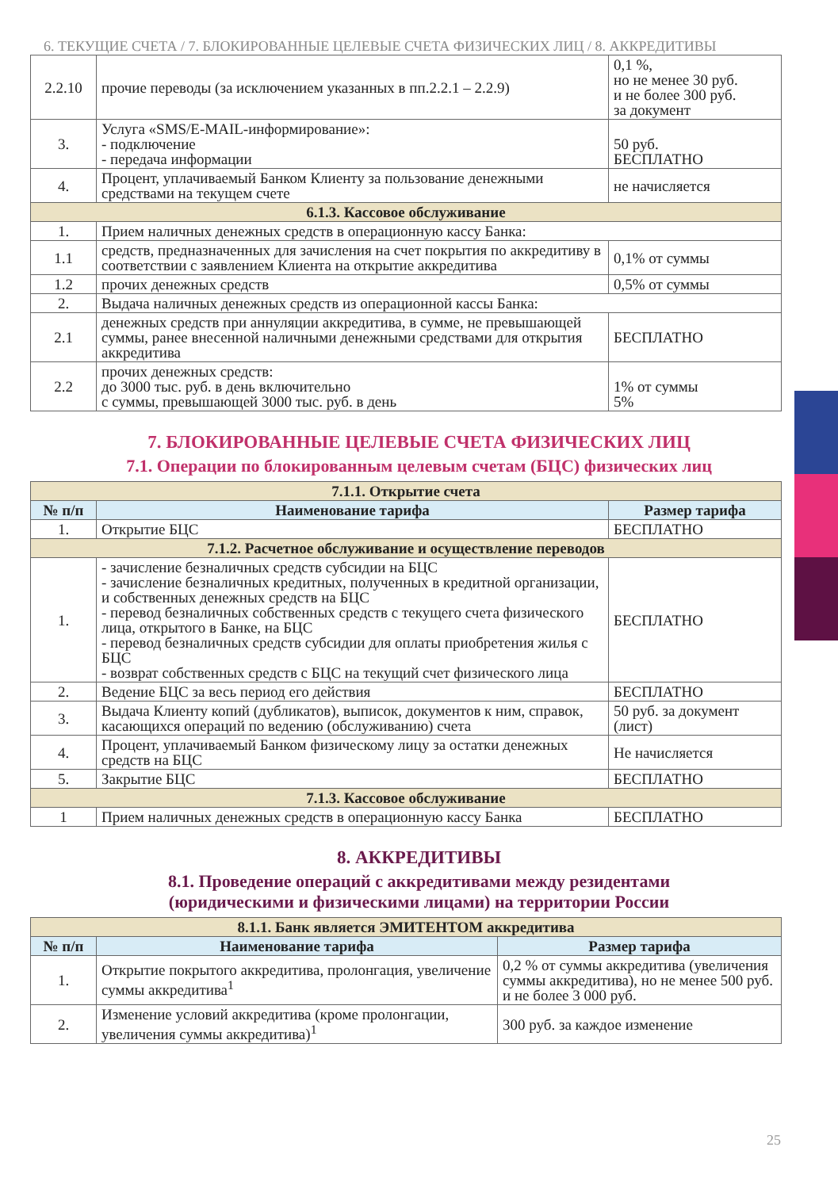6. ТЕКУЩИЕ СЧЕТА / 7. БЛОКИРОВАННЫЕ ЦЕЛЕВЫЕ СЧЕТА ФИЗИЧЕСКИХ ЛИЦ / 8. АККРЕДИТИВЫ
| 2.2.10 | прочие переводы (за исключением указанных в пп.2.2.1 – 2.2.9) | 0,1 %, но не менее 30 руб. и не более 300 руб. за документ |
| 3. | Услуга «SMS/E-MAIL-информирование»: - подключение - передача информации | 50 руб. БЕСПЛАТНО |
| 4. | Процент, уплачиваемый Банком Клиенту за пользование денежными средствами на текущем счете | не начисляется |
| 6.1.3. Кассовое обслуживание | | |
| 1. | Прием наличных денежных средств в операционную кассу Банка: | |
| 1.1 | средств, предназначенных для зачисления на счет покрытия по аккредитиву в соответствии с заявлением Клиента на открытие аккредитива | 0,1% от суммы |
| 1.2 | прочих денежных средств | 0,5% от суммы |
| 2. | Выдача наличных денежных средств из операционной кассы Банка: | |
| 2.1 | денежных средств при аннуляции аккредитива, в сумме, не превышающей суммы, ранее внесенной наличными денежными средствами для открытия аккредитива | БЕСПЛАТНО |
| 2.2 | прочих денежных средств: до 3000 тыс. руб. в день включительно с суммы, превышающей 3000 тыс. руб. в день | 1% от суммы 5% |
7. БЛОКИРОВАННЫЕ ЦЕЛЕВЫЕ СЧЕТА ФИЗИЧЕСКИХ ЛИЦ
7.1. Операции по блокированным целевым счетам (БЦС) физических лиц
| 7.1.1. Открытие счета | | |
| № п/п | Наименование тарифа | Размер тарифа |
| 1. | Открытие БЦС | БЕСПЛАТНО |
| 7.1.2. Расчетное обслуживание и осуществление переводов | | |
| 1. | - зачисление безналичных средств субсидии на БЦС - зачисление безналичных кредитных, полученных в кредитной организации, и собственных денежных средств на БЦС - перевод безналичных собственных средств с текущего счета физического лица, открытого в Банке, на БЦС - перевод безналичных средств субсидии для оплаты приобретения жилья с БЦС - возврат собственных средств с БЦС на текущий счет физического лица | БЕСПЛАТНО |
| 2. | Ведение БЦС за весь период его действия | БЕСПЛАТНО |
| 3. | Выдача Клиенту копий (дубликатов), выписок, документов к ним, справок, касающихся операций по ведению (обслуживанию) счета | 50 руб. за документ (лист) |
| 4. | Процент, уплачиваемый Банком физическому лицу за остатки денежных средств на БЦС | Не начисляется |
| 5. | Закрытие БЦС | БЕСПЛАТНО |
| 7.1.3. Кассовое обслуживание | | |
| 1 | Прием наличных денежных средств в операционную кассу Банка | БЕСПЛАТНО |
8. АККРЕДИТИВЫ
8.1. Проведение операций с аккредитивами между резидентами
(юридическими и физическими лицами) на территории России
| 8.1.1. Банк является ЭМИТЕНТОМ аккредитива | | |
| № п/п | Наименование тарифа | Размер тарифа |
| 1. | Открытие покрытого аккредитива, пролонгация, увеличение суммы аккредитива<sup>1</sup> | 0,2 % от суммы аккредитива (увеличения суммы аккредитива), но не менее 500 руб. и не более 3 000 руб. |
| 2. | Изменение условий аккредитива (кроме пролонгации, увеличения суммы аккредитива)<sup>1</sup> | 300 руб. за каждое изменение |
25